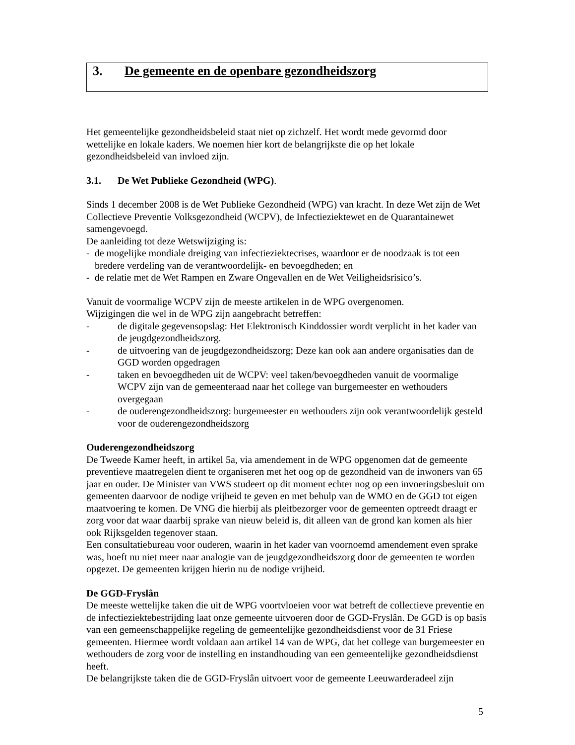3. De gemeente en de openbare gezondheidszorg
Het gemeentelijke gezondheidsbeleid staat niet op zichzelf. Het wordt mede gevormd door wettelijke en lokale kaders. We noemen hier kort de belangrijkste die op het lokale gezondheidsbeleid van invloed zijn.
3.1. De Wet Publieke Gezondheid (WPG).
Sinds 1 december 2008 is de Wet Publieke Gezondheid (WPG) van kracht. In deze Wet zijn de Wet Collectieve Preventie Volksgezondheid (WCPV), de Infectieziektewet en de Quarantainewet samengevoegd.
De aanleiding tot deze Wetswijziging is:
- de mogelijke mondiale dreiging van infectieziektecrises, waardoor er de noodzaak is tot een bredere verdeling van de verantwoordelijk- en bevoegdheden; en
- de relatie met de Wet Rampen en Zware Ongevallen en de Wet Veiligheidsrisico’s.
Vanuit de voormalige WCPV zijn de meeste artikelen in de WPG overgenomen.
Wijzigingen die wel in de WPG zijn aangebracht betreffen:
- de digitale gegevensopslag: Het Elektronisch Kinddossier wordt verplicht in het kader van de jeugdgezondheidszorg.
- de uitvoering van de jeugdgezondheidszorg; Deze kan ook aan andere organisaties dan de GGD worden opgedragen
- taken en bevoegdheden uit de WCPV: veel taken/bevoegdheden vanuit de voormalige WCPV zijn van de gemeenteraad naar het college van burgemeester en wethouders overgegaan
- de ouderengezondheidszorg: burgemeester en wethouders zijn ook verantwoordelijk gesteld voor de ouderengezondheidszorg
Ouderengezondheidszorg
De Tweede Kamer heeft, in artikel 5a, via amendement in de WPG opgenomen dat de gemeente preventieve maatregelen dient te organiseren met het oog op de gezondheid van de inwoners van 65 jaar en ouder. De Minister van VWS studeert op dit moment echter nog op een invoeringsbesluit om gemeenten daarvoor de nodige vrijheid te geven en met behulp van de WMO en de GGD tot eigen maatvoering te komen. De VNG die hierbij als pleitbezorger voor de gemeenten optreedt draagt er zorg voor dat waar daarbij sprake van nieuw beleid is, dit alleen van de grond kan komen als hier ook Rijksgelden tegenover staan.
Een consultatiebureau voor ouderen, waarin in het kader van voornoemd amendement even sprake was, hoeft nu niet meer naar analogie van de jeugdgezondheidszorg door de gemeenten te worden opgezet. De gemeenten krijgen hierin nu de nodige vrijheid.
De GGD-Fryslân
De meeste wettelijke taken die uit de WPG voortvloeien voor wat betreft de collectieve preventie en de infectieziektebestrijding laat onze gemeente uitvoeren door de GGD-Fryslân. De GGD is op basis van een gemeenschappelijke regeling de gemeentelijke gezondheidsdienst voor de 31 Friese gemeenten. Hiermee wordt voldaan aan artikel 14 van de WPG, dat het college van burgemeester en wethouders de zorg voor de instelling en instandhouding van een gemeentelijke gezondheidsdienst heeft.
De belangrijkste taken die de GGD-Fryslân uitvoert voor de gemeente Leeuwarderadeel zijn
5